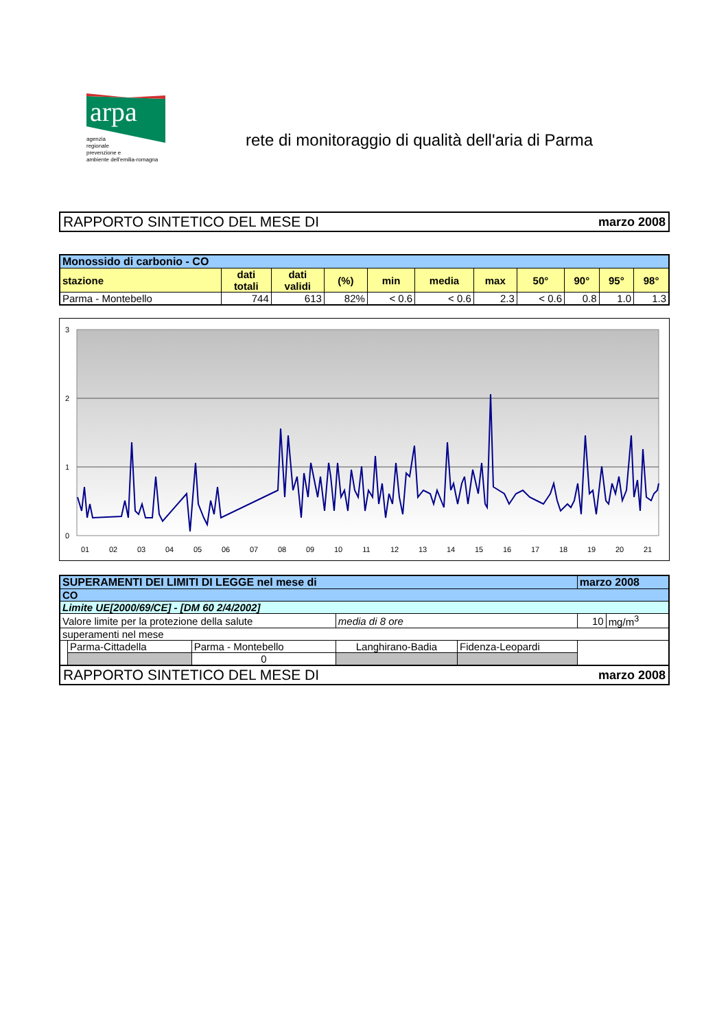arpa
agenzia
regionale
prevenzione e
ambiente dell'emilia-romagna
rete di monitoraggio di qualità dell'aria di Parma
RAPPORTO SINTETICO DEL MESE DI marzo 2008
| Monossido di carbonio - CO | | | | | | | | | | |
| --- | --- | --- | --- | --- | --- | --- | --- | --- | --- | --- |
| stazione | dati totali | dati validi | (%) | min | media | max | 50° | 90° | 95° | 98° |
| Parma - Montebello | 744 | 613 | 82% | < 0.6 | < 0.6 | 2.3 | < 0.6 | 0.8 | 1.0 | 1.3 |
3
2
1
0
01
02
03
04
05
06
07
08
09
10
11
12
13
14
15
16
17
18
19
20
21
| SUPERAMENTI DEI LIMITI DI LEGGE nel mese di | | | | | marzo 2008 | | |
| --- | --- | --- | --- | --- | --- | --- | --- |
| CO | | | | | | | |
| Limite UE[2000/69/CE] - [DM 60 2/4/2002] | | | | | | | |
| Valore limite per la protezione della salute | | | media di 8 ore | | | 10 | mg/m<sup>3</sup> |
| superamenti nel mese | | | | | | | |
| | Parma-Cittadella | Parma - Montebello | Langhirano-Badia | Fidenza-Leopardi | | | |
| | | 0 | | | | | |
RAPPORTO SINTETICO DEL MESE DI marzo 2008